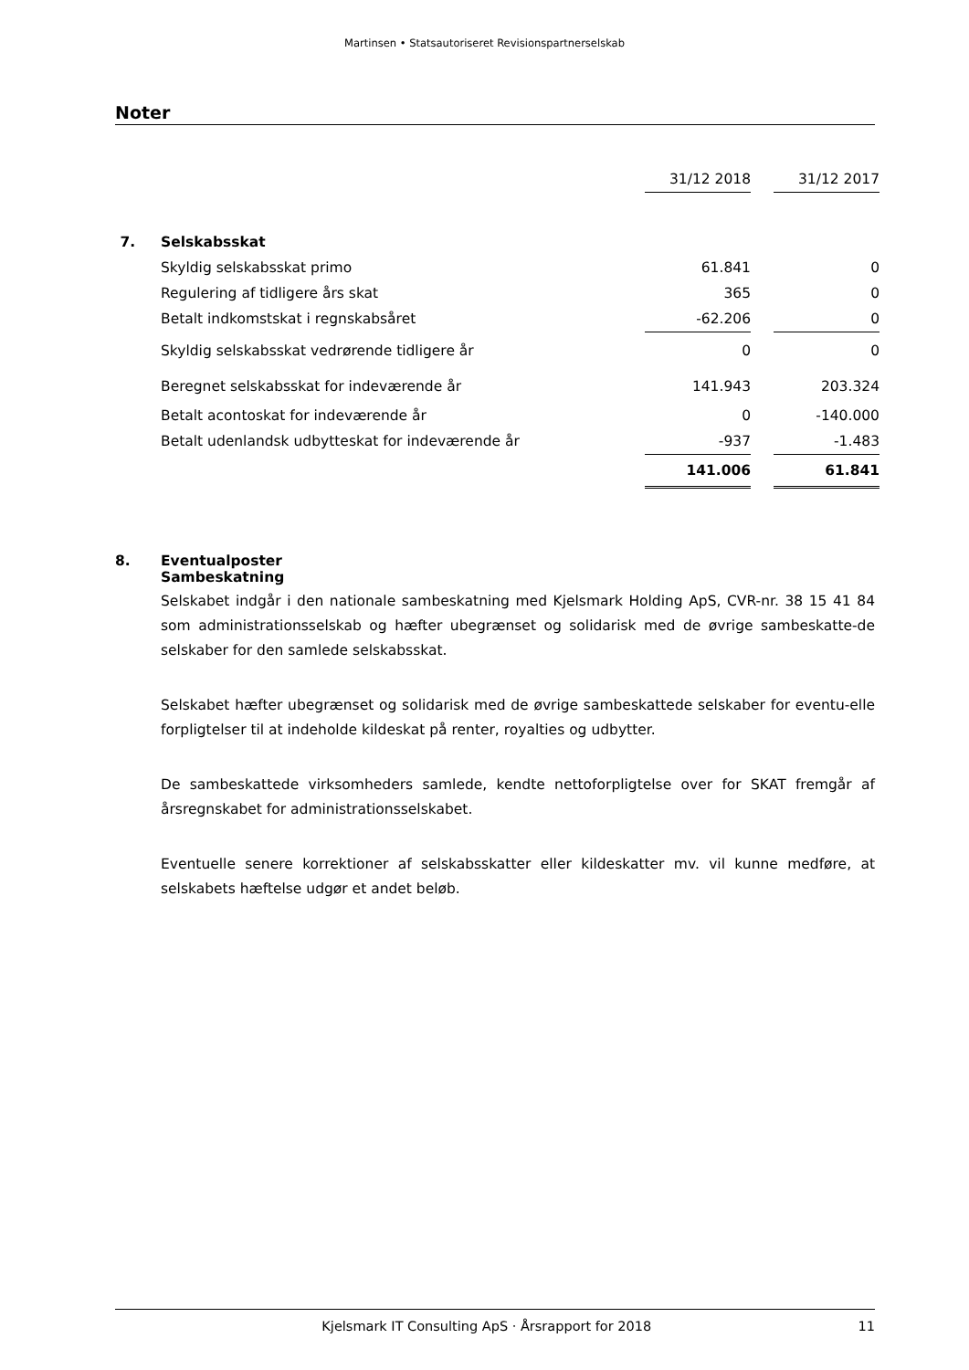Martinsen • Statsautoriseret Revisionspartnerselskab
Noter
| | | 31/12 2018 | | 31/12 2017 |
| 7. | Selskabsskat | | | |
| | Skyldig selskabsskat primo | 61.841 | | 0 |
| | Regulering af tidligere års skat | 365 | | 0 |
| | Betalt indkomstskat i regnskabsåret | -62.206 | | 0 |
| | Skyldig selskabsskat vedrørende tidligere år | 0 | | 0 |
| | Beregnet selskabsskat for indeværende år | 141.943 | | 203.324 |
| | Betalt acontoskat for indeværende år | 0 | | -140.000 |
| | Betalt udenlandsk udbytteskat for indeværende år | -937 | | -1.483 |
| | | 141.006 | | 61.841 |
8. Eventualposter
Sambeskatning
Selskabet indgår i den nationale sambeskatning med Kjelsmark Holding ApS, CVR-nr. 38 15 41 84 som administrationsselskab og hæfter ubegrænset og solidarisk med de øvrige sambeskatte-de selskaber for den samlede selskabsskat.
Selskabet hæfter ubegrænset og solidarisk med de øvrige sambeskattede selskaber for eventu-elle forpligtelser til at indeholde kildeskat på renter, royalties og udbytter.
De sambeskattede virksomheders samlede, kendte nettoforpligtelse over for SKAT fremgår af årsregnskabet for administrationsselskabet.
Eventuelle senere korrektioner af selskabsskatter eller kildeskatter mv. vil kunne medføre, at selskabets hæftelse udgør et andet beløb.
Kjelsmark IT Consulting ApS · Årsrapport for 2018 11